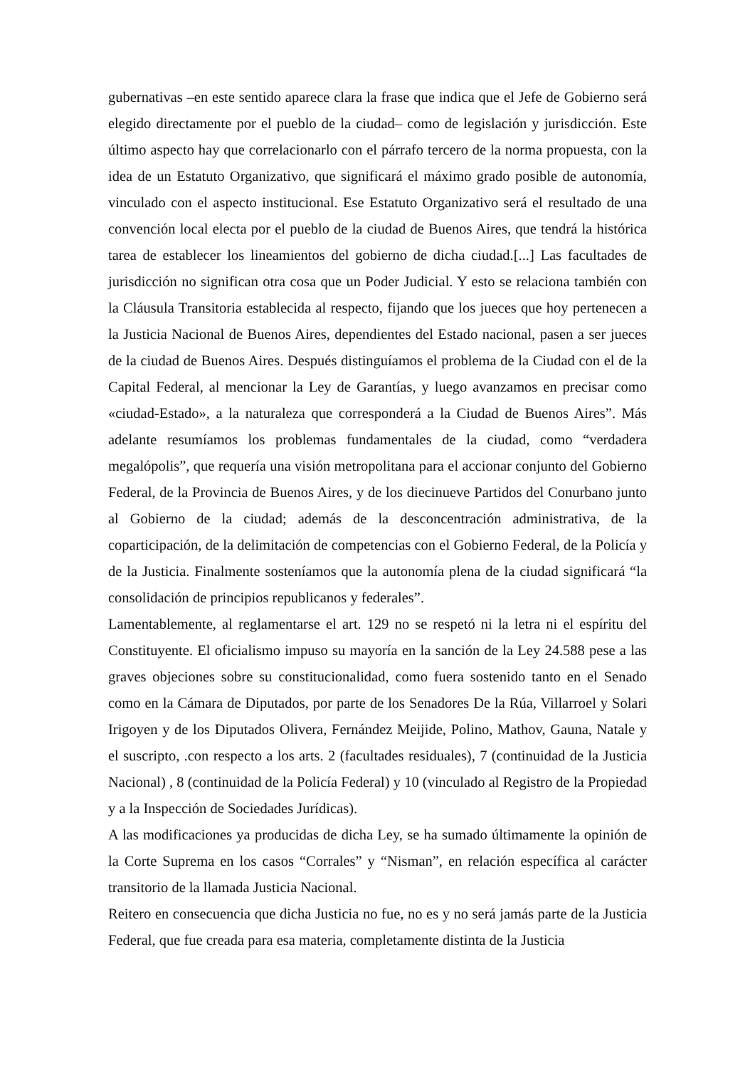gubernativas –en este sentido aparece clara la frase que indica que el Jefe de Gobierno será elegido directamente por el pueblo de la ciudad– como de legislación y jurisdicción. Este último aspecto hay que correlacionarlo con el párrafo tercero de la norma propuesta, con la idea de un Estatuto Organizativo, que significará el máximo grado posible de autonomía, vinculado con el aspecto institucional. Ese Estatuto Organizativo será el resultado de una convención local electa por el pueblo de la ciudad de Buenos Aires, que tendrá la histórica tarea de establecer los lineamientos del gobierno de dicha ciudad.[...] Las facultades de jurisdicción no significan otra cosa que un Poder Judicial. Y esto se relaciona también con la Cláusula Transitoria establecida al respecto, fijando que los jueces que hoy pertenecen a la Justicia Nacional de Buenos Aires, dependientes del Estado nacional, pasen a ser jueces de la ciudad de Buenos Aires. Después distinguíamos el problema de la Ciudad con el de la Capital Federal, al mencionar la Ley de Garantías, y luego avanzamos en precisar como «ciudad-Estado», a la naturaleza que corresponderá a la Ciudad de Buenos Aires”. Más adelante resumíamos los problemas fundamentales de la ciudad, como “verdadera megalópolis”, que requería una visión metropolitana para el accionar conjunto del Gobierno Federal, de la Provincia de Buenos Aires, y de los diecinueve Partidos del Conurbano junto al Gobierno de la ciudad; además de la desconcentración administrativa, de la coparticipación, de la delimitación de competencias con el Gobierno Federal, de la Policía y de la Justicia. Finalmente sosteníamos que la autonomía plena de la ciudad significará “la consolidación de principios republicanos y federales”.
Lamentablemente, al reglamentarse el art. 129 no se respetó ni la letra ni el espíritu del Constituyente. El oficialismo impuso su mayoría en la sanción de la Ley 24.588 pese a las graves objeciones sobre su constitucionalidad, como fuera sostenido tanto en el Senado como en la Cámara de Diputados, por parte de los Senadores De la Rúa, Villarroel y Solari Irigoyen y de los Diputados Olivera, Fernández Meijide, Polino, Mathov, Gauna, Natale y el suscripto, .con respecto a los arts. 2 (facultades residuales), 7 (continuidad de la Justicia Nacional) , 8 (continuidad de la Policía Federal) y 10 (vinculado al Registro de la Propiedad y a la Inspección de Sociedades Jurídicas).
A las modificaciones ya producidas de dicha Ley, se ha sumado últimamente la opinión de la Corte Suprema en los casos “Corrales” y “Nisman”, en relación específica al carácter transitorio de la llamada Justicia Nacional.
Reitero en consecuencia que dicha Justicia no fue, no es y no será jamás parte de la Justicia Federal, que fue creada para esa materia, completamente distinta de la Justicia